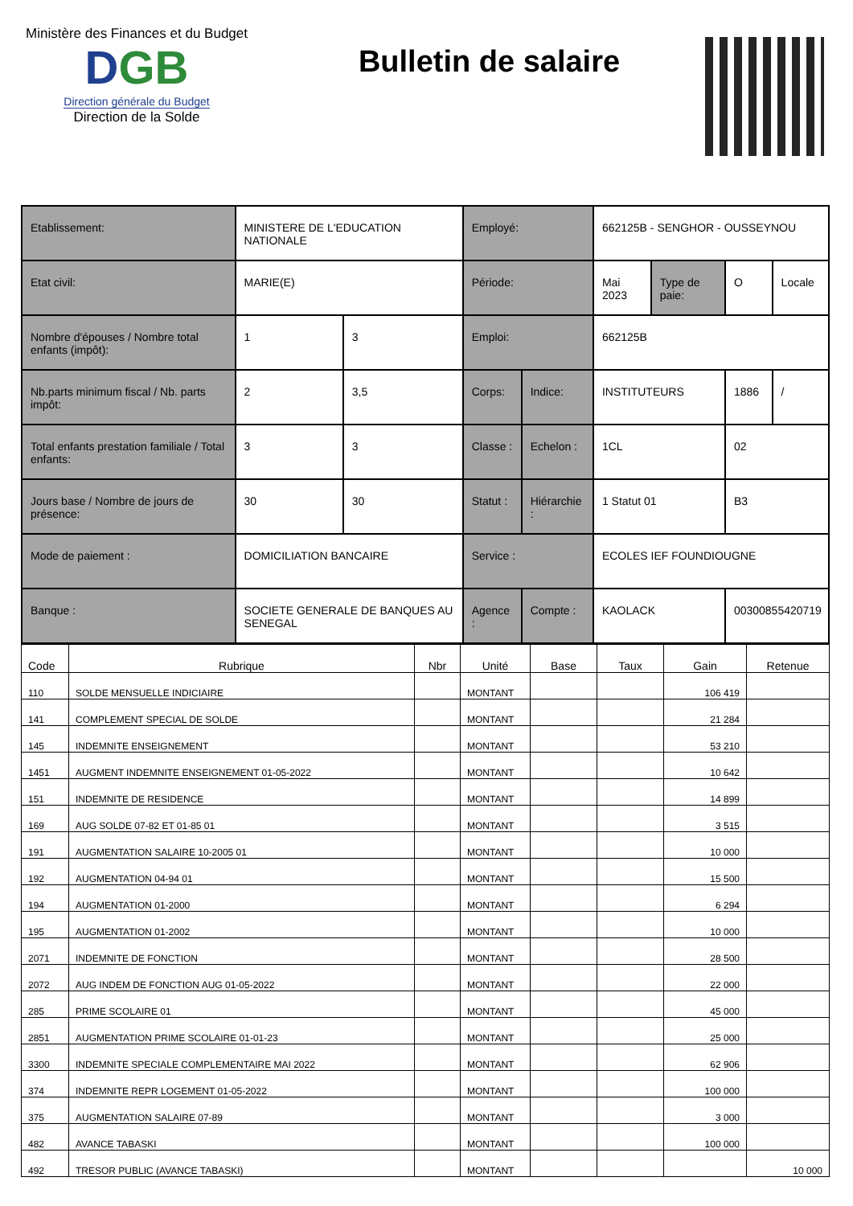Ministère des Finances et du Budget
DGB
Direction générale du Budget
Direction de la Solde
Bulletin de salaire
| Etablissement: | | MINISTERE DE L'EDUCATION NATIONALE | | Employé: | | 662125B - SENGHOR - OUSSEYNOU | | | |
| Etat civil: | | MARIE(E) | | Période: | | Mai 2023 | Type de paie: | O | Locale |
| Nombre d'épouses / Nombre total enfants (impôt): | | 1 | 3 | Emploi: | | 662125B | | | |
| Nb.parts minimum fiscal / Nb. parts impôt: | | 2 | 3,5 | Corps: | Indice: | INSTITUTEURS | | 1886 | / |
| Total enfants prestation familiale / Total enfants: | | 3 | 3 | Classe : | Echelon : | 1CL | | 02 | |
| Jours base / Nombre de jours de présence: | | 30 | 30 | Statut : | Hiérarchie : | 1 Statut 01 | | B3 | |
| Mode de paiement : | DOMICILIATION BANCAIRE | | | Service : | | ECOLES IEF FOUNDIOUGNE | | | |
| Banque : | SOCIETE GENERALE DE BANQUES AU SENEGAL | | | Agence : | Compte : | KAOLACK | | 00300855420719 | |
| Code | Rubrique | Nbr | Unité | Base | Taux | Gain | Retenue |
| --- | --- | --- | --- | --- | --- | --- | --- |
| 110 | SOLDE MENSUELLE INDICIAIRE | | MONTANT | | | 106 419 | |
| 141 | COMPLEMENT SPECIAL DE SOLDE | | MONTANT | | | 21 284 | |
| 145 | INDEMNITE ENSEIGNEMENT | | MONTANT | | | 53 210 | |
| 1451 | AUGMENT INDEMNITE ENSEIGNEMENT 01-05-2022 | | MONTANT | | | 10 642 | |
| 151 | INDEMNITE DE RESIDENCE | | MONTANT | | | 14 899 | |
| 169 | AUG SOLDE 07-82 ET 01-85 01 | | MONTANT | | | 3 515 | |
| 191 | AUGMENTATION SALAIRE 10-2005 01 | | MONTANT | | | 10 000 | |
| 192 | AUGMENTATION 04-94 01 | | MONTANT | | | 15 500 | |
| 194 | AUGMENTATION 01-2000 | | MONTANT | | | 6 294 | |
| 195 | AUGMENTATION 01-2002 | | MONTANT | | | 10 000 | |
| 2071 | INDEMNITE DE FONCTION | | MONTANT | | | 28 500 | |
| 2072 | AUG INDEM DE FONCTION AUG 01-05-2022 | | MONTANT | | | 22 000 | |
| 285 | PRIME SCOLAIRE 01 | | MONTANT | | | 45 000 | |
| 2851 | AUGMENTATION PRIME SCOLAIRE 01-01-23 | | MONTANT | | | 25 000 | |
| 3300 | INDEMNITE SPECIALE COMPLEMENTAIRE MAI 2022 | | MONTANT | | | 62 906 | |
| 374 | INDEMNITE REPR LOGEMENT 01-05-2022 | | MONTANT | | | 100 000 | |
| 375 | AUGMENTATION SALAIRE 07-89 | | MONTANT | | | 3 000 | |
| 482 | AVANCE TABASKI | | MONTANT | | | 100 000 | |
| 492 | TRESOR PUBLIC (AVANCE TABASKI) | | MONTANT | | | | 10 000 |